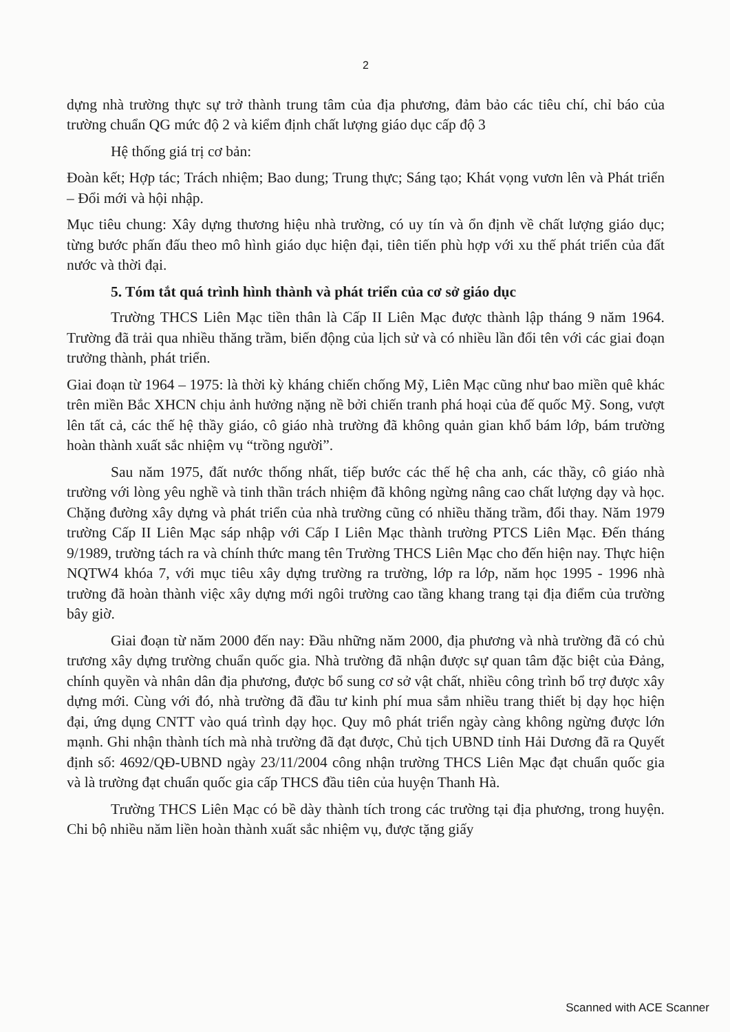2
dựng nhà trường thực sự trở thành trung tâm của địa phương, đảm bảo các tiêu chí, chỉ báo của trường chuẩn QG mức độ 2 và kiểm định chất lượng giáo dục cấp độ 3
Hệ thống giá trị cơ bản:
Đoàn kết; Hợp tác; Trách nhiệm; Bao dung; Trung thực; Sáng tạo; Khát vọng vươn lên và Phát triển – Đổi mới và hội nhập.
Mục tiêu chung: Xây dựng thương hiệu nhà trường, có uy tín và ổn định về chất lượng giáo dục; từng bước phấn đấu theo mô hình giáo dục hiện đại, tiên tiến phù hợp với xu thế phát triển của đất nước và thời đại.
5. Tóm tắt quá trình hình thành và phát triển của cơ sở giáo dục
Trường THCS Liên Mạc tiền thân là Cấp II Liên Mạc được thành lập tháng 9 năm 1964. Trường đã trải qua nhiều thăng trầm, biến động của lịch sử và có nhiều lần đổi tên với các giai đoạn trưởng thành, phát triển.
Giai đoạn từ 1964 – 1975: là thời kỳ kháng chiến chống Mỹ, Liên Mạc cũng như bao miền quê khác trên miền Bắc XHCN chịu ảnh hưởng nặng nề bởi chiến tranh phá hoại của đế quốc Mỹ. Song, vượt lên tất cả, các thế hệ thầy giáo, cô giáo nhà trường đã không quản gian khổ bám lớp, bám trường hoàn thành xuất sắc nhiệm vụ “trồng người”.
Sau năm 1975, đất nước thống nhất, tiếp bước các thế hệ cha anh, các thầy, cô giáo nhà trường với lòng yêu nghề và tinh thần trách nhiệm đã không ngừng nâng cao chất lượng dạy và học. Chặng đường xây dựng và phát triển của nhà trường cũng có nhiều thăng trầm, đổi thay. Năm 1979 trường Cấp II Liên Mạc sáp nhập với Cấp I Liên Mạc thành trường PTCS Liên Mạc. Đến tháng 9/1989, trường tách ra và chính thức mang tên Trường THCS Liên Mạc cho đến hiện nay. Thực hiện NQTW4 khóa 7, với mục tiêu xây dựng trường ra trường, lớp ra lớp, năm học 1995 - 1996 nhà trường đã hoàn thành việc xây dựng mới ngôi trường cao tầng khang trang tại địa điểm của trường bây giờ.
Giai đoạn từ năm 2000 đến nay: Đầu những năm 2000, địa phương và nhà trường đã có chủ trương xây dựng trường chuẩn quốc gia. Nhà trường đã nhận được sự quan tâm đặc biệt của Đảng, chính quyền và nhân dân địa phương, được bổ sung cơ sở vật chất, nhiều công trình bổ trợ được xây dựng mới. Cùng với đó, nhà trường đã đầu tư kinh phí mua sắm nhiều trang thiết bị dạy học hiện đại, ứng dụng CNTT vào quá trình dạy học. Quy mô phát triển ngày càng không ngừng được lớn mạnh. Ghi nhận thành tích mà nhà trường đã đạt được, Chủ tịch UBND tỉnh Hải Dương đã ra Quyết định số: 4692/QĐ-UBND ngày 23/11/2004 công nhận trường THCS Liên Mạc đạt chuẩn quốc gia và là trường đạt chuẩn quốc gia cấp THCS đầu tiên của huyện Thanh Hà.
Trường THCS Liên Mạc có bề dày thành tích trong các trường tại địa phương, trong huyện. Chi bộ nhiều năm liền hoàn thành xuất sắc nhiệm vụ, được tặng giấy
Scanned with ACE Scanner